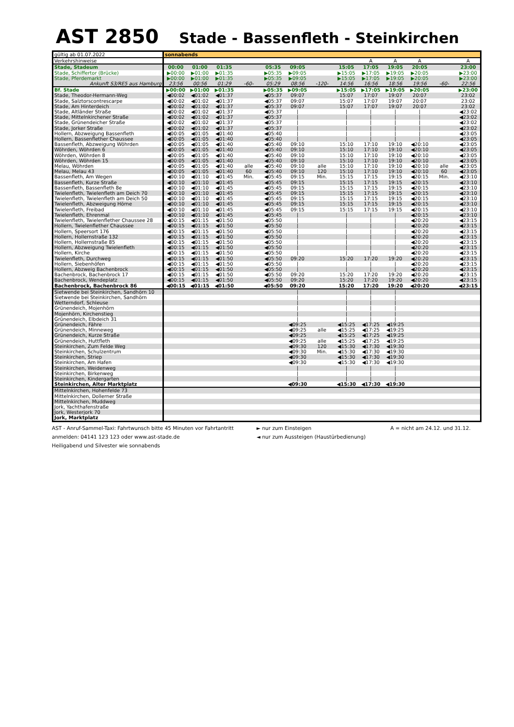AST 2850 Stade - Bassenfleth - Steinkirchen
| gültig ab 01.07.2022 | sonnabends | | | | | | | | | | | | |
| Verkehrshinweise | | | | | | | | | A | A | A | | A |
| Stade, Stadeum | 00:00 | 01:00 | 01:35 | | 05:35 | 09:05 | | 15:05 | 17:05 | 19:05 | 20:05 | | 23:00 |
| Stade, Schiffertor (Brücke) | ▶00:00 | ▶01:00 | ▶01:35 | | ▶05:35 | ▶09:05 | | ▶15:05 | ▶17:05 | ▶19:05 | ▶20:05 | | ▶23:00 |
| Stade, Pferdemarkt | ▶00:00 | ▶01:00 | ▶01:35 | | ▶05:35 | ▶09:05 | | ▶15:05 | ▶17:05 | ▶19:05 | ▶20:05 | | ▶23:00 |
| Ankunft S3/RE5 aus Hamburg | 23:56 | 00:56 | 01:29 | -60- | 05:29 | 08:56 | -120- | 14:56 | 16:56 | 18:56 | 19:56 | -60- | 22:56 |
| Bf. Stade | ▶00:00 | ▶01:00 | ▶01:35 | | ▶05:35 | ▶09:05 | | ▶15:05 | ▶17:05 | ▶19:05 | ▶20:05 | | ▶23:00 |
| Stade, Theodor-Hermann-Weg | ◀00:02 | ◀01:02 | ◀01:37 | | ◀05:37 | 09:07 | | 15:07 | 17:07 | 19:07 | 20:07 | | 23:02 |
| Stade, Salztorscontrescarpe | ◀00:02 | ◀01:02 | ◀01:37 | | ◀05:37 | 09:07 | | 15:07 | 17:07 | 19:07 | 20:07 | | 23:02 |
| Stade, Am Hinterdeich | ◀00:02 | ◀01:02 | ◀01:37 | | ◀05:37 | 09:07 | | 15:07 | 17:07 | 19:07 | 20:07 | | 23:02 |
| Stade, Altländer Straße | ◀00:02 | ◀01:02 | ◀01:37 | | ◀05:37 | / | | / | / | / | / | | ◀23:02 |
| Stade, Mittelnkirchener Straße | ◀00:02 | ◀01:02 | ◀01:37 | | ◀05:37 | / | | / | / | / | / | | ◀23:02 |
| Stade, Grünendeicher Straße | ◀00:02 | ◀01:02 | ◀01:37 | | ◀05:37 | / | | / | / | / | / | | ◀23:02 |
| Stade, Jorker Straße | ◀00:02 | ◀01:02 | ◀01:37 | | ◀05:37 | / | | / | / | / | / | | ◀23:02 |
| Hollern, Abzweigung Bassenfleth | ◀00:05 | ◀01:05 | ◀01:40 | | ◀05:40 | / | | / | / | / | / | | ◀23:05 |
| Hollern, Bassenflether Chaussee | ◀00:05 | ◀01:05 | ◀01:40 | | ◀05:40 | / | | / | / | / | / | | ◀23:05 |
| Bassenfleth, Abzweigung Wöhrden | ◀00:05 | ◀01:05 | ◀01:40 | | ◀05:40 | 09:10 | | 15:10 | 17:10 | 19:10 | ◀20:10 | | ◀23:05 |
| Wöhrden, Wöhrden 6 | ◀00:05 | ◀01:05 | ◀01:40 | | ◀05:40 | 09:10 | | 15:10 | 17:10 | 19:10 | ◀20:10 | | ◀23:05 |
| Wöhrden, Wöhrden 8 | ◀00:05 | ◀01:05 | ◀01:40 | | ◀05:40 | 09:10 | | 15:10 | 17:10 | 19:10 | ◀20:10 | | ◀23:05 |
| Wöhrden, Wöhrden 15 | ◀00:05 | ◀01:05 | ◀01:40 | | ◀05:40 | 09:10 | | 15:10 | 17:10 | 19:10 | ◀20:10 | | ◀23:05 |
| Melau, Wöhrden | ◀00:05 | ◀01:05 | ◀01:40 | alle | ◀05:40 | 09:10 | alle | 15:10 | 17:10 | 19:10 | ◀20:10 | alle | ◀23:05 |
| Melau, Melau 43 | ◀00:05 | ◀01:05 | ◀01:40 | 60 | ◀05:40 | 09:10 | 120 | 15:10 | 17:10 | 19:10 | ◀20:10 | 60 | ◀23:05 |
| Bassenfleth, Am Wegen | ◀00:10 | ◀01:10 | ◀01:45 | Min. | ◀05:45 | 09:15 | Min. | 15:15 | 17:15 | 19:15 | ◀20:15 | Min. | ◀23:10 |
| Bassenfleth, Kurze Straße | ◀00:10 | ◀01:10 | ◀01:45 | | ◀05:45 | 09:15 | | 15:15 | 17:15 | 19:15 | ◀20:15 | | ◀23:10 |
| Bassenfleth, Bassenfleth 8e | ◀00:10 | ◀01:10 | ◀01:45 | | ◀05:45 | 09:15 | | 15:15 | 17:15 | 19:15 | ◀20:15 | | ◀23:10 |
| Twielenfleth, Twielenfleth am Deich 70 | ◀00:10 | ◀01:10 | ◀01:45 | | ◀05:45 | 09:15 | | 15:15 | 17:15 | 19:15 | ◀20:15 | | ◀23:10 |
| Twielenfleth, Twielenfleth am Deich 50 | ◀00:10 | ◀01:10 | ◀01:45 | | ◀05:45 | 09:15 | | 15:15 | 17:15 | 19:15 | ◀20:15 | | ◀23:10 |
| Twielenfleth, Abzweigung Hörne | ◀00:10 | ◀01:10 | ◀01:45 | | ◀05:45 | 09:15 | | 15:15 | 17:15 | 19:15 | ◀20:15 | | ◀23:10 |
| Twielenfleth, Freibad | ◀00:10 | ◀01:10 | ◀01:45 | | ◀05:45 | 09:15 | | 15:15 | 17:15 | 19:15 | ◀20:15 | | ◀23:10 |
| Twielenfleth, Ehrenmal | ◀00:10 | ◀01:10 | ◀01:45 | | ◀05:45 | / | | / | / | / | ◀20:15 | | ◀23:10 |
| Twielenfleth, Twielenflether Chaussee 28 | ◀00:15 | ◀01:15 | ◀01:50 | | ◀05:50 | / | | / | / | / | ◀20:20 | | ◀23:15 |
| Hollern, Twielenflether Chaussee | ◀00:15 | ◀01:15 | ◀01:50 | | ◀05:50 | / | | / | / | / | ◀20:20 | | ◀23:15 |
| Hollern, Speersort 176 | ◀00:15 | ◀01:15 | ◀01:50 | | ◀05:50 | / | | / | / | / | ◀20:20 | | ◀23:15 |
| Hollern, Hollernstraße 132 | ◀00:15 | ◀01:15 | ◀01:50 | | ◀05:50 | / | | / | / | / | ◀20:20 | | ◀23:15 |
| Hollern, Hollernstraße 85 | ◀00:15 | ◀01:15 | ◀01:50 | | ◀05:50 | / | | / | / | / | ◀20:20 | | ◀23:15 |
| Hollern, Abzweigung Twielenfleth | ◀00:15 | ◀01:15 | ◀01:50 | | ◀05:50 | / | | / | / | / | ◀20:20 | | ◀23:15 |
| Hollern, Kirche | ◀00:15 | ◀01:15 | ◀01:50 | | ◀05:50 | / | | / | / | / | ◀20:20 | | ◀23:15 |
| Twielenfleth, Durchweg | ◀00:15 | ◀01:15 | ◀01:50 | | ◀05:50 | 09:20 | | 15:20 | 17:20 | 19:20 | ◀20:20 | | ◀23:15 |
| Hollern, Siebenhöfen | ◀00:15 | ◀01:15 | ◀01:50 | | ◀05:50 | / | | / | / | / | ◀20:20 | | ◀23:15 |
| Hollern, Abzweig Bachenbrock | ◀00:15 | ◀01:15 | ◀01:50 | | ◀05:50 | / | | / | / | / | ◀20:20 | | ◀23:15 |
| Bachenbrock, Bachenbrock 17 | ◀00:15 | ◀01:15 | ◀01:50 | | ◀05:50 | 09:20 | | 15:20 | 17:20 | 19:20 | ◀20:20 | | ◀23:15 |
| Bachenbrock, Wendeplatz | ◀00:15 | ◀01:15 | ◀01:50 | | ◀05:50 | 09:20 | | 15:20 | 17:20 | 19:20 | ◀20:20 | | ◀23:15 |
| Bachenbrock, Bachenbrock 86 | ◀00:15 | ◀01:15 | ◀01:50 | | ◀05:50 | 09:20 | | 15:20 | 17:20 | 19:20 | ◀20:20 | | ◀23:15 |
| Sietwende bei Steinkirchen, Sandhörn 10 | | | | | | / | | / | / | / | | | |
| Sietwende bei Steinkirchen, Sandhörn | | | | | | / | | / | / | / | | | |
| Wetterndorf, Schleuse | | | | | | / | | / | / | / | | | |
| Grünendeich, Mojenhörn | | | | | | / | | / | / | / | | | |
| Mojenhörn, Kirchenstieg | | | | | | / | | / | / | / | | | |
| Grünendeich, Elbdeich 31 | | | | | | / | | / | / | / | | | |
| Grünendeich, Fähre | | | | | | ◀09:25 | | ◀15:25 | ◀17:25 | ◀19:25 | | | |
| Grünendeich, Minneweg | | | | | | ◀09:25 | alle | ◀15:25 | ◀17:25 | ◀19:25 | | | |
| Grünendeich, Kurze Straße | | | | | | ◀09:25 | | ◀15:25 | ◀17:25 | ◀19:25 | | | |
| Grünendeich, Huttfleth | | | | | | ◀09:25 | alle | ◀15:25 | ◀17:25 | ◀19:25 | | | |
| Steinkirchen, Zum Felde Weg | | | | | | ◀09:30 | 120 | ◀15:30 | ◀17:30 | ◀19:30 | | | |
| Steinkirchen, Schulzentrum | | | | | | ◀09:30 | Min. | ◀15:30 | ◀17:30 | ◀19:30 | | | |
| Steinkirchen, Striep | | | | | | ◀09:30 | | ◀15:30 | ◀17:30 | ◀19:30 | | | |
| Steinkirchen, Am Hafen | | | | | | ◀09:30 | | ◀15:30 | ◀17:30 | ◀19:30 | | | |
| Steinkirchen, Weidenweg | | | | | | / | | / | / | / | | | |
| Steinkirchen, Birkenweg | | | | | | / | | / | / | / | | | |
| Steinkirchen, Kindergarten | | | | | | / | | / | / | / | | | |
| Steinkirchen, Alter Marktplatz | | | | | | ◀09:30 | | ◀15:30 | ◀17:30 | ◀19:30 | | | |
| Mittelnkirchen, Hohenfelde 73 | | | | | | | | | | | | | |
| Mittelnkirchen, Dollerner Straße | | | | | | | | | | | | | |
| Mittelnkirchen, Muddweg | | | | | | | | | | | | | |
| Jork, Yachthafenstraße | | | | | | | | | | | | | |
| Jork, Westerjork 70 | | | | | | | | | | | | | |
| Jork, Marktplatz | | | | | | | | | | | | | |
AST - Anruf-Sammel-Taxi: Fahrtwunsch bitte 45 Minuten vor Fahrtantritt
anmelden: 04141 123 123 oder www.ast-stade.de
Heiligabend und Silvester wie sonnabends
► nur zum Einsteigen
◄ nur zum Aussteigen (Haustürbedienung)
A = nicht am 24.12. und 31.12.